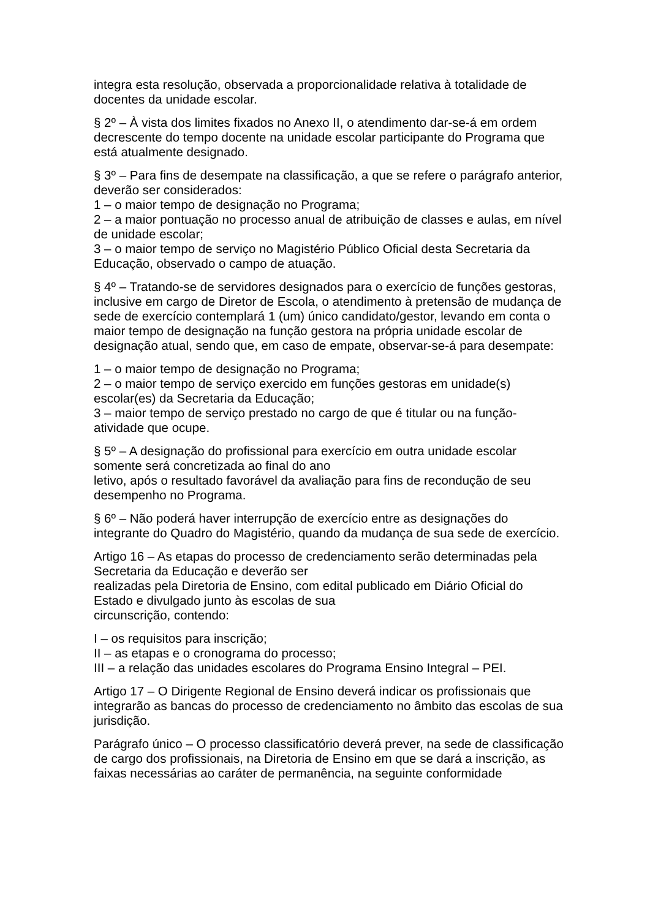integra esta resolução, observada a proporcionalidade relativa à totalidade de docentes da unidade escolar.
§ 2º – À vista dos limites fixados no Anexo II, o atendimento dar-se-á em ordem decrescente do tempo docente na unidade escolar participante do Programa que está atualmente designado.
§ 3º – Para fins de desempate na classificação, a que se refere o parágrafo anterior, deverão ser considerados:
1 – o maior tempo de designação no Programa;
2 – a maior pontuação no processo anual de atribuição de classes e aulas, em nível de unidade escolar;
3 – o maior tempo de serviço no Magistério Público Oficial desta Secretaria da Educação, observado o campo de atuação.
§ 4º – Tratando-se de servidores designados para o exercício de funções gestoras, inclusive em cargo de Diretor de Escola, o atendimento à pretensão de mudança de sede de exercício contemplará 1 (um) único candidato/gestor, levando em conta o maior tempo de designação na função gestora na própria unidade escolar de designação atual, sendo que, em caso de empate, observar-se-á para desempate:
1 – o maior tempo de designação no Programa;
2 – o maior tempo de serviço exercido em funções gestoras em unidade(s) escolar(es) da Secretaria da Educação;
3 – maior tempo de serviço prestado no cargo de que é titular ou na função-atividade que ocupe.
§ 5º – A designação do profissional para exercício em outra unidade escolar somente será concretizada ao final do ano
letivo, após o resultado favorável da avaliação para fins de recondução de seu desempenho no Programa.
§ 6º – Não poderá haver interrupção de exercício entre as designações do integrante do Quadro do Magistério, quando da mudança de sua sede de exercício.
Artigo 16 – As etapas do processo de credenciamento serão determinadas pela Secretaria da Educação e deverão ser
realizadas pela Diretoria de Ensino, com edital publicado em Diário Oficial do Estado e divulgado junto às escolas de sua
circunscrição, contendo:
I – os requisitos para inscrição;
II – as etapas e o cronograma do processo;
III – a relação das unidades escolares do Programa Ensino Integral – PEI.
Artigo 17 – O Dirigente Regional de Ensino deverá indicar os profissionais que integrarão as bancas do processo de credenciamento no âmbito das escolas de sua jurisdição.
Parágrafo único – O processo classificatório deverá prever, na sede de classificação de cargo dos profissionais, na Diretoria de Ensino em que se dará a inscrição, as faixas necessárias ao caráter de permanência, na seguinte conformidade